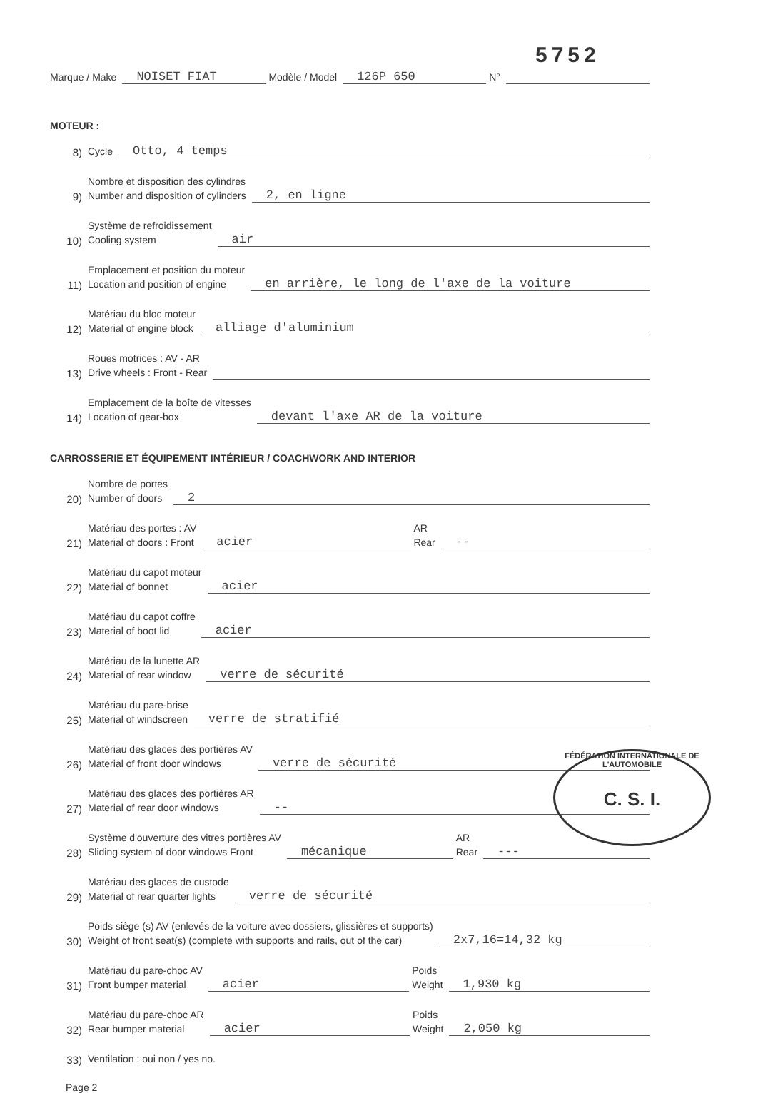5752
Marque / Make NOISET FIAT Modèle / Model 126P 650 N°
MOTEUR :
8) Cycle Otto, 4 temps
9) Nombre et disposition des cylindres
Number and disposition of cylinders 2, en ligne
10) Système de refroidissement
Cooling system air
11) Emplacement et position du moteur
Location and position of engine en arrière, le long de l'axe de la voiture
12) Matériau du bloc moteur
Material of engine block alliage d'aluminium
13) Roues motrices : AV - AR
Drive wheels : Front - Rear
14) Emplacement de la boîte de vitesses
Location of gear-box devant l'axe AR de la voiture
CARROSSERIE ET ÉQUIPEMENT INTÉRIEUR / COACHWORK AND INTERIOR
20) Nombre de portes
Number of doors 2
21) Matériau des portes : AV
Material of doors : Front acier AR
Rear --
22) Matériau du capot moteur
Material of bonnet acier
23) Matériau du capot coffre
Material of boot lid acier
24) Matériau de la lunette AR
Material of rear window verre de sécurité
25) Matériau du pare-brise
Material of windscreen verre de stratifié
26) Matériau des glaces des portières AV
Material of front door windows verre de sécurité
27) Matériau des glaces des portières AR
Material of rear door windows --
28) Système d'ouverture des vitres portières AV
Sliding system of door windows Front mécanique AR
Rear ---
29) Matériau des glaces de custode
Material of rear quarter lights verre de sécurité
30) Poids siège (s) AV (enlevés de la voiture avec dossiers, glissières et supports)
Weight of front seat(s) (complete with supports and rails, out of the car) 2x7,16=14,32 kg
31) Matériau du pare-choc AV
Front bumper material acier Poids
Weight 1,930 kg
32) Matériau du pare-choc AR
Rear bumper material acier Poids
Weight 2,050 kg
33) Ventilation : oui non / yes no.
Page 2
FÉDÉRATION INTERNATIONALE DE L'AUTOMOBILE
C. S. I.